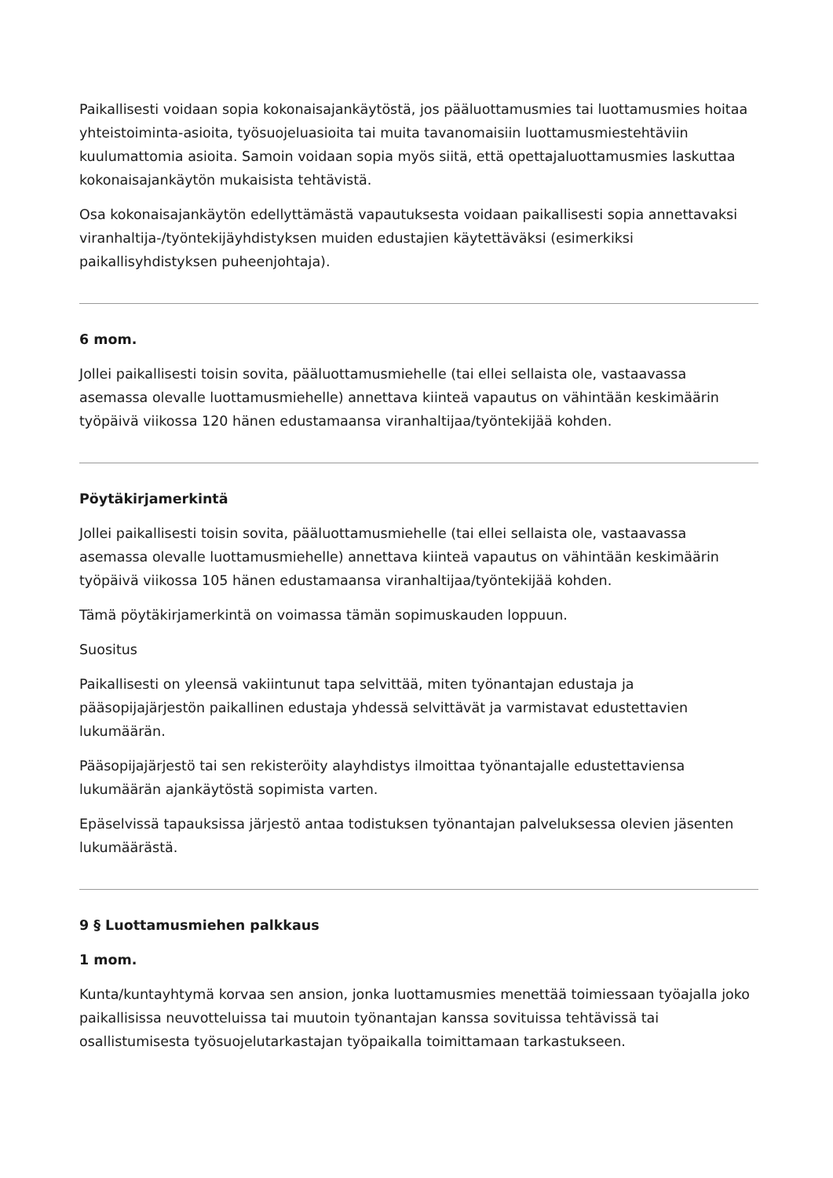Paikallisesti voidaan sopia kokonaisajankäytöstä, jos pääluottamusmies tai luottamusmies hoitaa yhteistoiminta-asioita, työsuojeluasioita tai muita tavanomaisiin luottamusmiestehtäviin kuulumattomia asioita. Samoin voidaan sopia myös siitä, että opettajaluottamusmies laskuttaa kokonaisajankäytön mukaisista tehtävistä.
Osa kokonaisajankäytön edellyttämästä vapautuksesta voidaan paikallisesti sopia annettavaksi viranhaltija-/työntekijäyhdistyksen muiden edustajien käytettäväksi (esimerkiksi paikallisyhdistyksen puheenjohtaja).
6 mom.
Jollei paikallisesti toisin sovita, pääluottamusmiehelle (tai ellei sellaista ole, vastaavassa asemassa olevalle luottamusmiehelle) annettava kiinteä vapautus on vähintään keskimäärin työpäivä viikossa 120 hänen edustamaansa viranhaltijaa/työntekijää kohden.
Pöytäkirjamerkintä
Jollei paikallisesti toisin sovita, pääluottamusmiehelle (tai ellei sellaista ole, vastaavassa asemassa olevalle luottamusmiehelle) annettava kiinteä vapautus on vähintään keskimäärin työpäivä viikossa 105 hänen edustamaansa viranhaltijaa/työntekijää kohden.
Tämä pöytäkirjamerkintä on voimassa tämän sopimuskauden loppuun.
Suositus
Paikallisesti on yleensä vakiintunut tapa selvittää, miten työnantajan edustaja ja pääsopijajärjestön paikallinen edustaja yhdessä selvittävät ja varmistavat edustettavien lukumäärän.
Pääsopijajärjestö tai sen rekisteröity alayhdistys ilmoittaa työnantajalle edustettaviensa lukumäärän ajankäytöstä sopimista varten.
Epäselvissä tapauksissa järjestö antaa todistuksen työnantajan palveluksessa olevien jäsenten lukumäärästä.
9 § Luottamusmiehen palkkaus
1 mom.
Kunta/kuntayhtymä korvaa sen ansion, jonka luottamusmies menettää toimiessaan työajalla joko paikallisissa neuvotteluissa tai muutoin työnantajan kanssa sovituissa tehtävissä tai osallistumisesta työsuojelutarkastajan työpaikalla toimittamaan tarkastukseen.